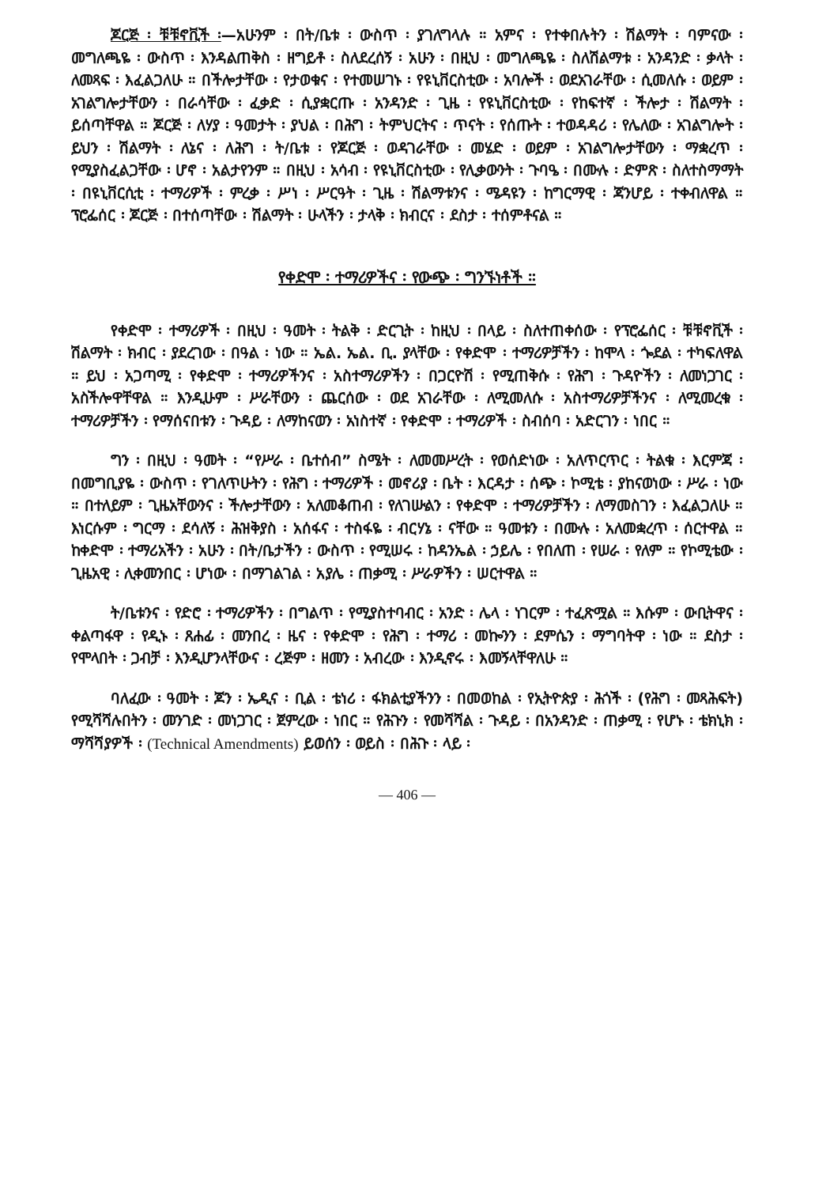ጆርጅ ፡ ቹቹኖቪች ፡—አሁንም ፡ በት/ቤቱ ፡ ውስጥ ፡ ያገለግላሉ ። አምና ፡ የተቀበሉትን ፡ ሽልማት ፡ ባምናው ፡ መግለጫዬ ፡ ውስጥ ፡ እንዳልጠቅስ ፡ ዘግይቶ ፡ ስለደረሰኝ ፡ አሁን ፡ በዚህ ፡ መግለጫዬ ፡ ስለሽልማቱ ፡ አንዳንድ ፡ ቃላት ፡ ለመጻፍ ፡ እፈልጋለሁ ። በችሎታቸው ፡ የታወቁና ፡ የተመሠገኑ ፡ የዩኒቨርስቲው ፡ አባሎች ፡ ወደአገራቸው ፡ ሲመለሱ ፡ ወይም ፡ አገልግሎታቸውን ፡ በራሳቸው ፡ ፈቃድ ፡ ሲያቋርጡ ፡ አንዳንድ ፡ ጊዜ ፡ የዩኒቨርስቲው ፡ የከፍተኛ ፡ ችሎታ ፡ ሽልማት ፡ ይሰጣቸዋል ። ጆርጅ ፡ ለሃያ ፡ ዓመታት ፡ ያህል ፡ በሕግ ፡ ትምህርትና ፡ ጥናት ፡ የሰጡት ፡ ተወዳዳሪ ፡ የሌለው ፡ አገልግሎት ፡ ይህን ፡ ሽልማት ፡ ለኔና ፡ ለሕግ ፡ ት/ቤቱ ፡ የጆርጅ ፡ ወዳገራቸው ፡ መሄድ ፡ ወይም ፡ አገልግሎታቸውን ፡ ማቋረጥ ፡ የሚያስፈልጋቸው ፡ ሆኖ ፡ አልታየንም ። በዚህ ፡ አሳብ ፡ የዩኒቨርስቲው ፡ የሊቃውንት ፡ ጉባዔ ፡ በሙሉ ፡ ድምጽ ፡ ስለተስማማት ፡ በዩኒቨርሲቲ ፡ ተማሪዎች ፡ ምረቃ ፡ ሥነ ፡ ሥርዓት ፡ ጊዜ ፡ ሽልማቱንና ፡ ሜዳዩን ፡ ከግርማዊ ፡ ጃንሆይ ፡ ተቀብለዋል ። ፕሮፌሰር ፡ ጆርጅ ፡ በተሰጣቸው ፡ ሽልማት ፡ ሁላችን ፡ ታላቅ ፡ ክብርና ፡ ደስታ ፡ ተሰምቶናል ።
የቀድሞ ፡ ተማሪዎችና ፡ የውጭ ፡ ግንኙነቶች ።
የቀድሞ ፡ ተማሪዎች ፡ በዚህ ፡ ዓመት ፡ ትልቅ ፡ ድርጊት ፡ ከዚህ ፡ በላይ ፡ ስለተጠቀሰው ፡ የፕሮፌሰር ፡ ቹቹኖቪች ፡ ሽልማት ፡ ክብር ፡ ያደረገው ፡ በዓል ፡ ነው ። ኤል. ኤል. ቢ. ያላቸው ፡ የቀድሞ ፡ ተማሪዎቻችን ፡ ከሞላ ፡ ጐደል ፡ ተካፍለዋል ። ይህ ፡ አጋጣሚ ፡ የቀድሞ ፡ ተማሪዎችንና ፡ አስተማሪዎችን ፡ በጋርዮሽ ፡ የሚጠቅሱ ፡ የሕግ ፡ ጉዳዮችን ፡ ለመነጋገር ፡ አስችሎዋቸዋል ። እንዲሁም ፡ ሥራቸውን ፡ ጨርሰው ፡ ወደ አገራቸው ፡ ለሚመለሱ ፡ አስተማሪዎቻችንና ፡ ለሚመረቁ ፡ ተማሪዎቻችን ፡ የማሰናበቱን ፡ ጉዳይ ፡ ለማከናወን ፡ አነስተኛ ፡ የቀድሞ ፡ ተማሪዎች ፡ ስብሰባ ፡ አድርገን ፡ ነበር ።
ግን ፡ በዚህ ፡ ዓመት ፡ “የሥራ ፡ ቤተሰብ” ስሜት ፡ ለመመሥረት ፡ የወሰድነው ፡ አለጥርጥር ፡ ትልቁ ፡ እርምጃ ፡ በመግቢያዬ ፡ ውስጥ ፡ የገለጥሁትን ፡ የሕግ ፡ ተማሪዎች ፡ መኖሪያ ፡ ቤት ፡ እርዳታ ፡ ሰጭ ፡ ኮሚቴ ፡ ያከናወነው ፡ ሥራ ፡ ነው ። በተለይም ፡ ጊዜአቸውንና ፡ ችሎታቸውን ፡ አለመቆጠብ ፡ የለገሡልን ፡ የቀድሞ ፡ ተማሪዎቻችን ፡ ለማመስገን ፡ እፈልጋለሁ ። እነርሱም ፡ ግርማ ፡ ደሳለኝ ፡ ሕዝቅያስ ፡ አሰፋና ፡ ተስፋዬ ፡ ብርሃኔ ፡ ናቸው ። ዓመቱን ፡ በሙሉ ፡ አለመቋረጥ ፡ ሰርተዋል ። ከቀድሞ ፡ ተማሪአችን ፡ አሁን ፡ በት/ቤታችን ፡ ውስጥ ፡ የሚሠሩ ፡ ከዳንኤል ፡ ኃይሌ ፡ የበለጠ ፡ የሠራ ፡ የለም ። የኮሚቴው ፡ ጊዜአዊ ፡ ሊቀመንበር ፡ ሆነው ፡ በማገልገል ፡ አያሌ ፡ ጠቃሚ ፡ ሥራዎችን ፡ ሠርተዋል ።
ት/ቤቱንና ፡ የድሮ ፡ ተማሪዎችን ፡ በግልጥ ፡ የሚያስተባብር ፡ አንድ ፡ ሌላ ፡ ነገርም ፡ ተፈጽሟል ። እሱም ፡ ውቢትዋና ፡ ቀልጣፋዋ ፡ የዲኑ ፡ ጸሐፊ ፡ መንበረ ፡ ዜና ፡ የቀድሞ ፡ የሕግ ፡ ተማሪ ፡ መኰንን ፡ ደምሴን ፡ ማግባትዋ ፡ ነው ። ደስታ ፡ የሞላበት ፡ ጋብቻ ፡ እንዲሆንላቸውና ፡ ረጅም ፡ ዘመን ፡ አብረው ፡ እንዲኖሩ ፡ እመኝላቸዋለሁ ።
ባለፈው ፡ ዓመት ፡ ጆን ፡ ኤዲና ፡ ቢል ፡ ቴነሪ ፡ ፋክልቲያችንን ፡ በመወከል ፡ የኢትዮጵያ ፡ ሕጎች ፡ (የሕግ ፡ መጻሕፍት) የሚሻሻሉበትን ፡ መንገድ ፡ መነጋገር ፡ ጀምረው ፡ ነበር ። የሕጉን ፡ የመሻሻል ፡ ጉዳይ ፡ በአንዳንድ ፡ ጠቃሚ ፡ የሆኑ ፡ ቴክኒክ ፡ ማሻሻያዎች ፡ (Technical Amendments) ይወሰን ፡ ወይስ ፡ በሕጉ ፡ ላይ ፡
— 406 —